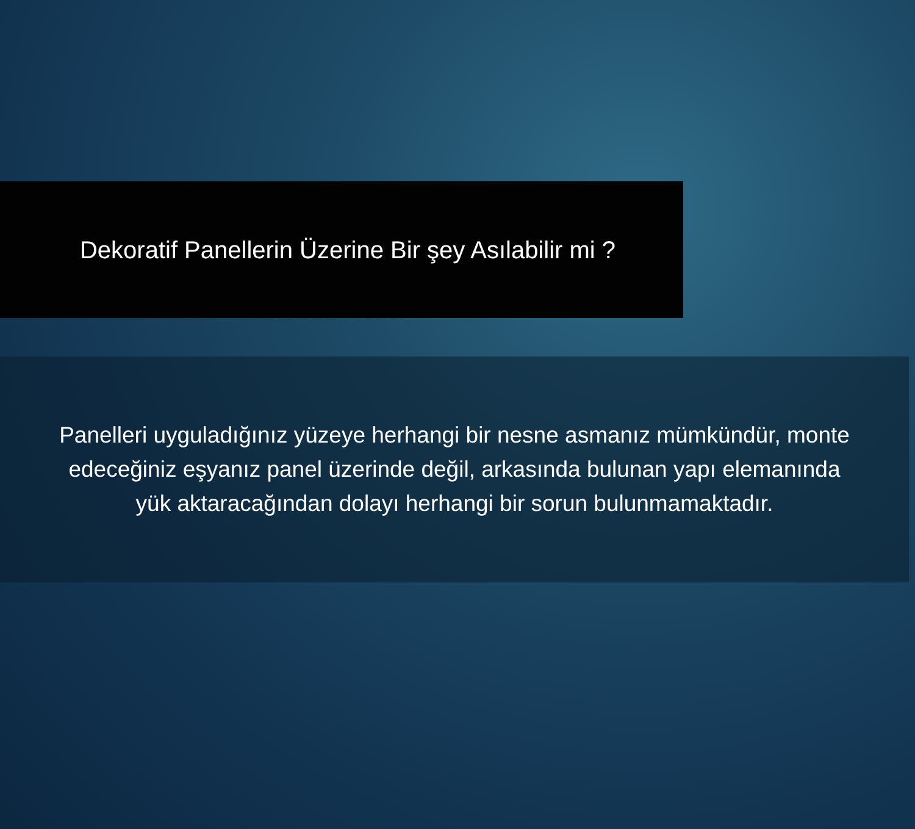Dekoratif Panellerin Üzerine Bir şey Asılabilir mi ?
Panelleri uyguladığınız yüzeye herhangi bir nesne asmanız mümkündür, monte edeceğiniz eşyanız panel üzerinde değil, arkasında bulunan yapı elemanında yük aktaracağından dolayı herhangi bir sorun bulunmamaktadır.